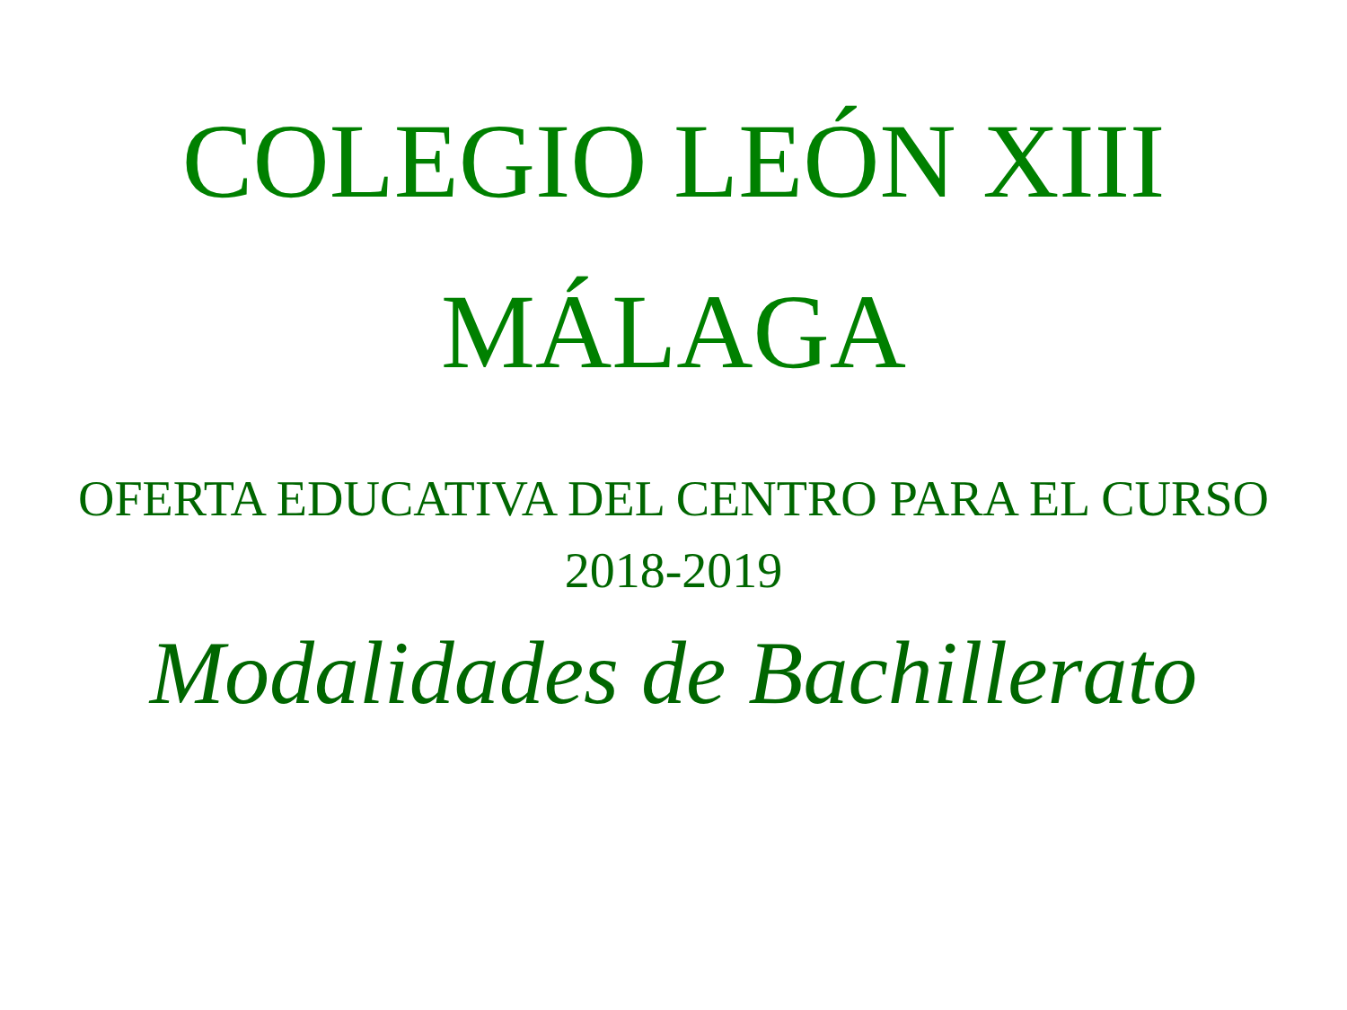COLEGIO LEÓN XIII
MÁLAGA
OFERTA EDUCATIVA DEL CENTRO PARA EL CURSO 2018-2019
Modalidades de Bachillerato